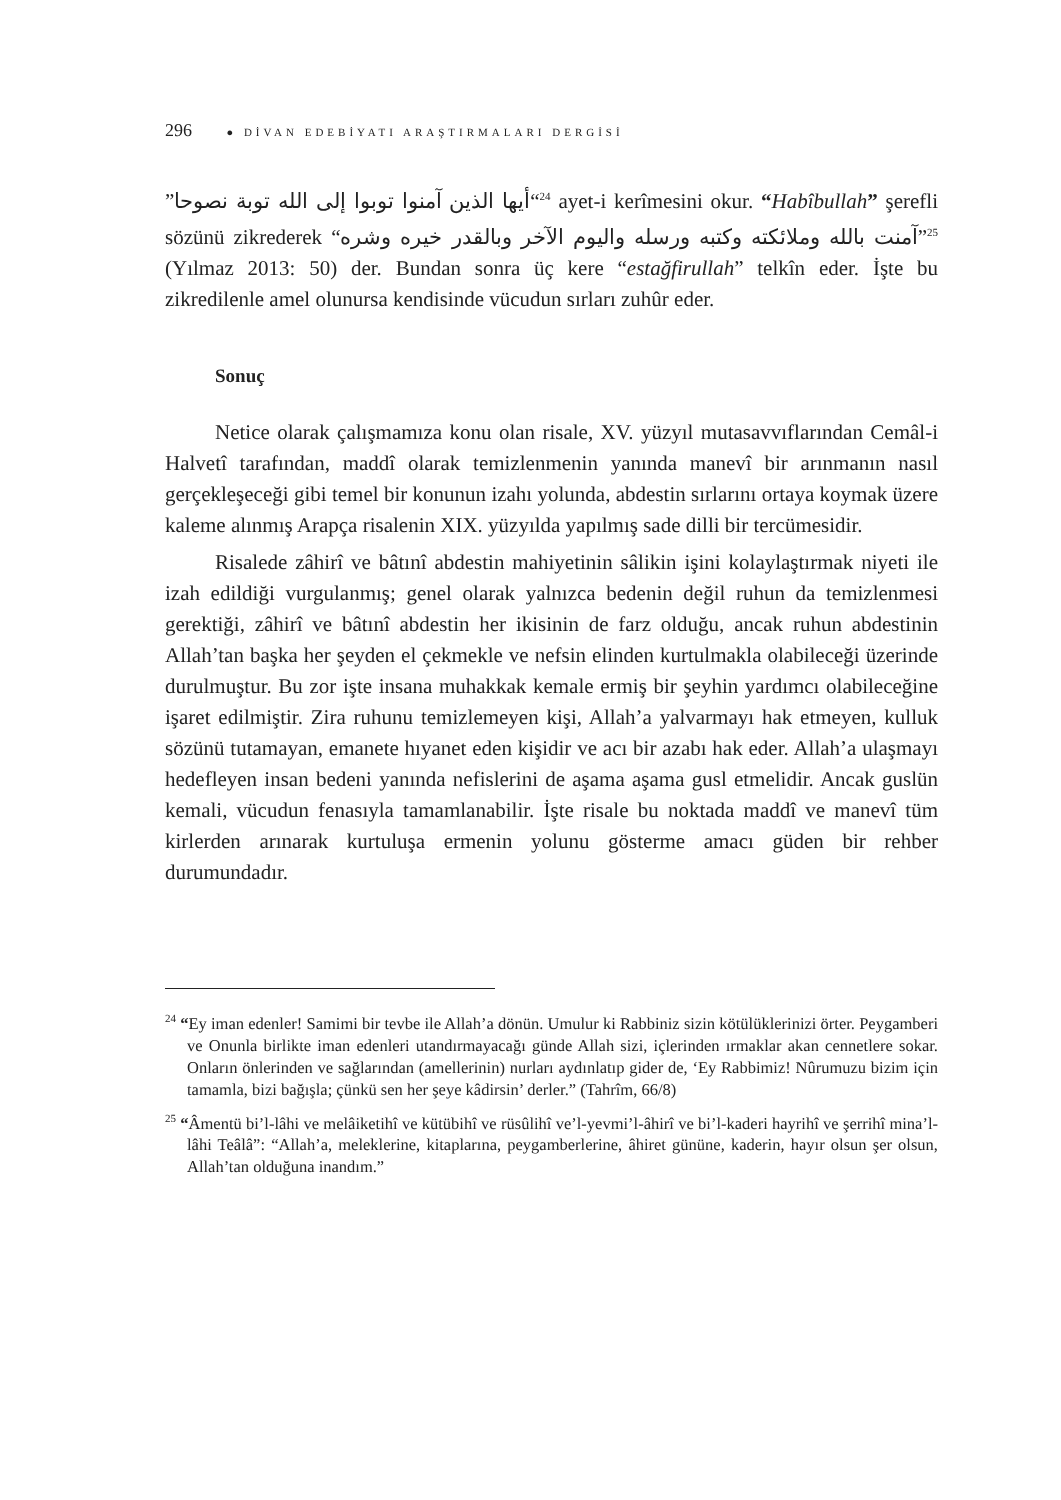296 ● DİVAN EDEBİYATI ARAŞTIRMALARI DERGİSİ
”أيها الذين آمنوا توبوا إلى الله توبة نصوحا“<sup>24</sup> ayet-i kerîmesini okur. “Habîbullah” şerefli sözünü zikrederek “آمنت بالله وملائكته وكتبه ورسله واليوم الآخر وبالقدر خيره وشره”<sup>25</sup> (Yılmaz 2013: 50) der. Bundan sonra üç kere “estağfirullah” telkîn eder. İşte bu zikredilenle amel olunursa kendisinde vücudun sırları zuhûr eder.
Sonuç
Netice olarak çalışmamıza konu olan risale, XV. yüzyıl mutasavvıflarından Cemâl-i Halvetî tarafından, maddî olarak temizlenmenin yanında manevî bir arınmanın nasıl gerçekleşeceği gibi temel bir konunun izahı yolunda, abdestin sırlarını ortaya koymak üzere kaleme alınmış Arapça risalenin XIX. yüzyılda yapılmış sade dilli bir tercümesidir.
Risalede zâhirî ve bâtınî abdestin mahiyetinin sâlikin işini kolaylaştırmak niyeti ile izah edildiği vurgulanmış; genel olarak yalnızca bedenin değil ruhun da temizlenmesi gerektiği, zâhirî ve bâtınî abdestin her ikisinin de farz olduğu, ancak ruhun abdestinin Allah’tan başka her şeyden el çekmekle ve nefsin elinden kurtulmakla olabileceği üzerinde durulmuştur. Bu zor işte insana muhakkak kemale ermiş bir şeyhin yardımcı olabileceğine işaret edilmiştir. Zira ruhunu temizlemeyen kişi, Allah’a yalvarmayı hak etmeyen, kulluk sözünü tutamayan, emanete hıyanet eden kişidir ve acı bir azabı hak eder. Allah’a ulaşmayı hedefleyen insan bedeni yanında nefislerini de aşama aşama gusl etmelidir. Ancak guslün kemali, vücudun fenasıyla tamamlanabilir. İşte risale bu noktada maddî ve manevî tüm kirlerden arınarak kurtuluşa ermenin yolunu gösterme amacı güden bir rehber durumundadır.
<sup>24</sup> “Ey iman edenler! Samimi bir tevbe ile Allah’a dönün. Umulur ki Rabbiniz sizin kötülüklerinizi örter. Peygamberi ve Onunla birlikte iman edenleri utandırmayacağı günde Allah sizi, içlerinden ırmaklar akan cennetlere sokar. Onların önlerinden ve sağlarından (amellerinin) nurları aydınlatıp gider de, ‘Ey Rabbimiz! Nûrumuzu bizim için tamamla, bizi bağışla; çünkü sen her şeye kâdirsin’ derler.” (Tahrîm, 66/8)
<sup>25</sup> “Âmentü bi’l-lâhi ve melâiketihî ve kütübihî ve rüsûlihî ve’l-yevmi’l-âhirî ve bi’l-kaderi hayrihî ve şerrihî mina’l-lâhi Teâlâ”: “Allah’a, meleklerine, kitaplarına, peygamberlerine, âhiret gününe, kaderin, hayır olsun şer olsun, Allah’tan olduğuna inandım.”